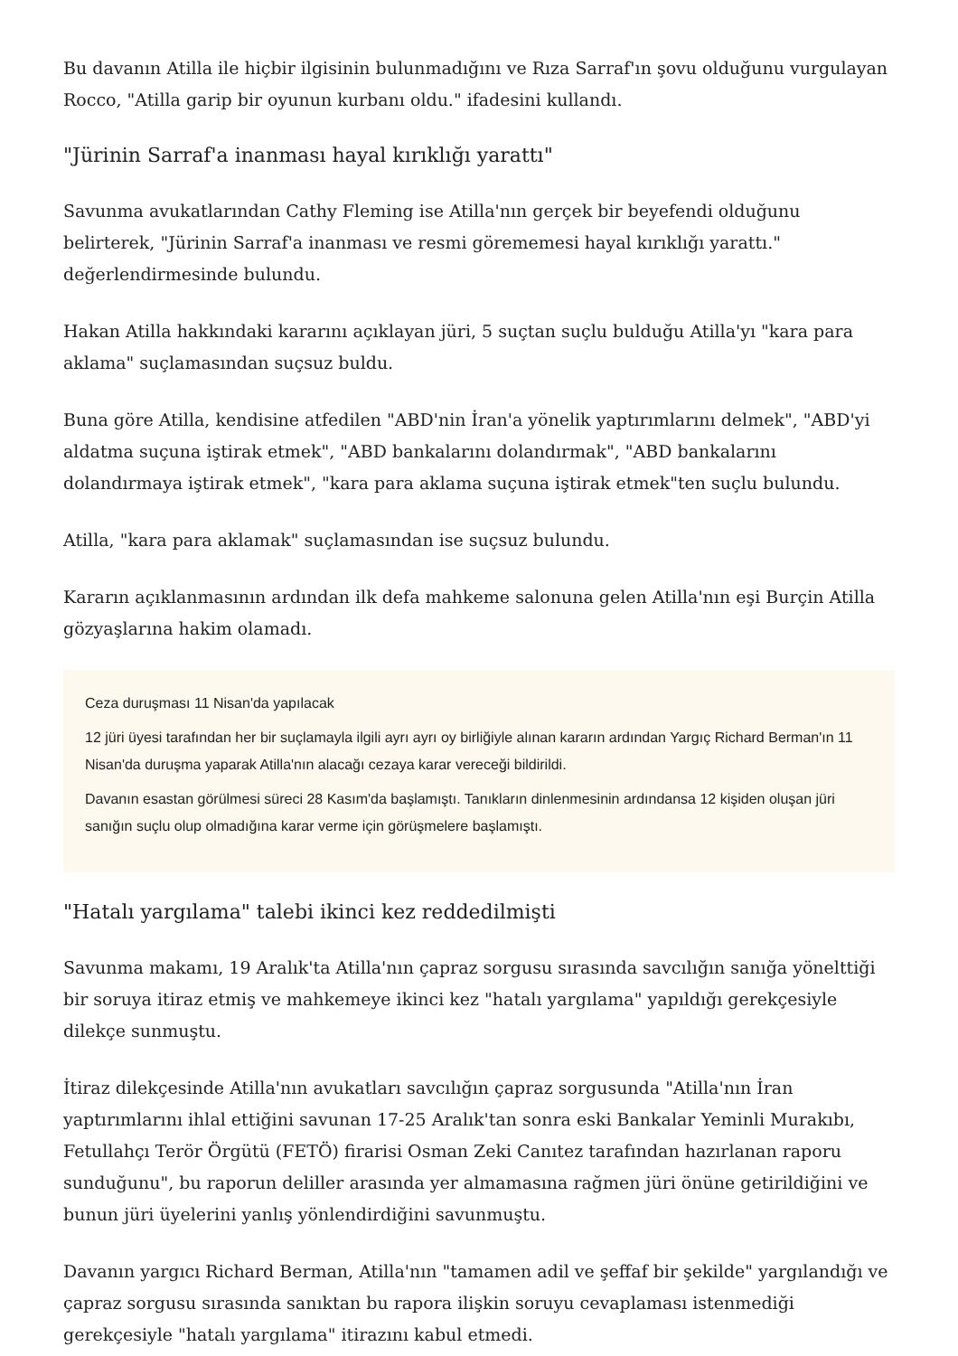Bu davanın Atilla ile hiçbir ilgisinin bulunmadığını ve Rıza Sarraf'ın şovu olduğunu vurgulayan Rocco, "Atilla garip bir oyunun kurbanı oldu." ifadesini kullandı.
"Jürinin Sarraf'a inanması hayal kırıklığı yarattı"
Savunma avukatlarından Cathy Fleming ise Atilla'nın gerçek bir beyefendi olduğunu belirterek, "Jürinin Sarraf'a inanması ve resmi görememesi hayal kırıklığı yarattı." değerlendirmesinde bulundu.
Hakan Atilla hakkındaki kararını açıklayan jüri, 5 suçtan suçlu bulduğu Atilla'yı "kara para aklama" suçlamasından suçsuz buldu.
Buna göre Atilla, kendisine atfedilen "ABD'nin İran'a yönelik yaptırımlarını delmek", "ABD'yi aldatma suçuna iştirak etmek", "ABD bankalarını dolandırmak", "ABD bankalarını dolandırmaya iştirak etmek", "kara para aklama suçuna iştirak etmek"ten suçlu bulundu.
Atilla, "kara para aklamak" suçlamasından ise suçsuz bulundu.
Kararın açıklanmasının ardından ilk defa mahkeme salonuna gelen Atilla'nın eşi Burçin Atilla gözyaşlarına hakim olamadı.
Ceza duruşması 11 Nisan'da yapılacak
12 jüri üyesi tarafından her bir suçlamayla ilgili ayrı ayrı oy birliğiyle alınan kararın ardından Yargıç Richard Berman'ın 11 Nisan'da duruşma yaparak Atilla'nın alacağı cezaya karar vereceği bildirildi.
Davanın esastan görülmesi süreci 28 Kasım'da başlamıştı. Tanıkların dinlenmesinin ardındansa 12 kişiden oluşan jüri sanığın suçlu olup olmadığına karar verme için görüşmelere başlamıştı.
"Hatalı yargılama" talebi ikinci kez reddedilmişti
Savunma makamı, 19 Aralık'ta Atilla'nın çapraz sorgusu sırasında savcılığın sanığa yönelttiği bir soruya itiraz etmiş ve mahkemeye ikinci kez "hatalı yargılama" yapıldığı gerekçesiyle dilekçe sunmuştu.
İtiraz dilekçesinde Atilla'nın avukatları savcılığın çapraz sorgusunda "Atilla'nın İran yaptırımlarını ihlal ettiğini savunan 17-25 Aralık'tan sonra eski Bankalar Yeminli Murakıbı, Fetullahçı Terör Örgütü (FETÖ) firarisi Osman Zeki Canıtez tarafından hazırlanan raporu sunduğunu", bu raporun deliller arasında yer almamasına rağmen jüri önüne getirildiğini ve bunun jüri üyelerini yanlış yönlendirdiğini savunmuştu.
Davanın yargıcı Richard Berman, Atilla'nın "tamamen adil ve şeffaf bir şekilde" yargılandığı ve çapraz sorgusu sırasında sanıktan bu rapora ilişkin soruyu cevaplaması istenmediği gerekçesiyle "hatalı yargılama" itirazını kabul etmedi.